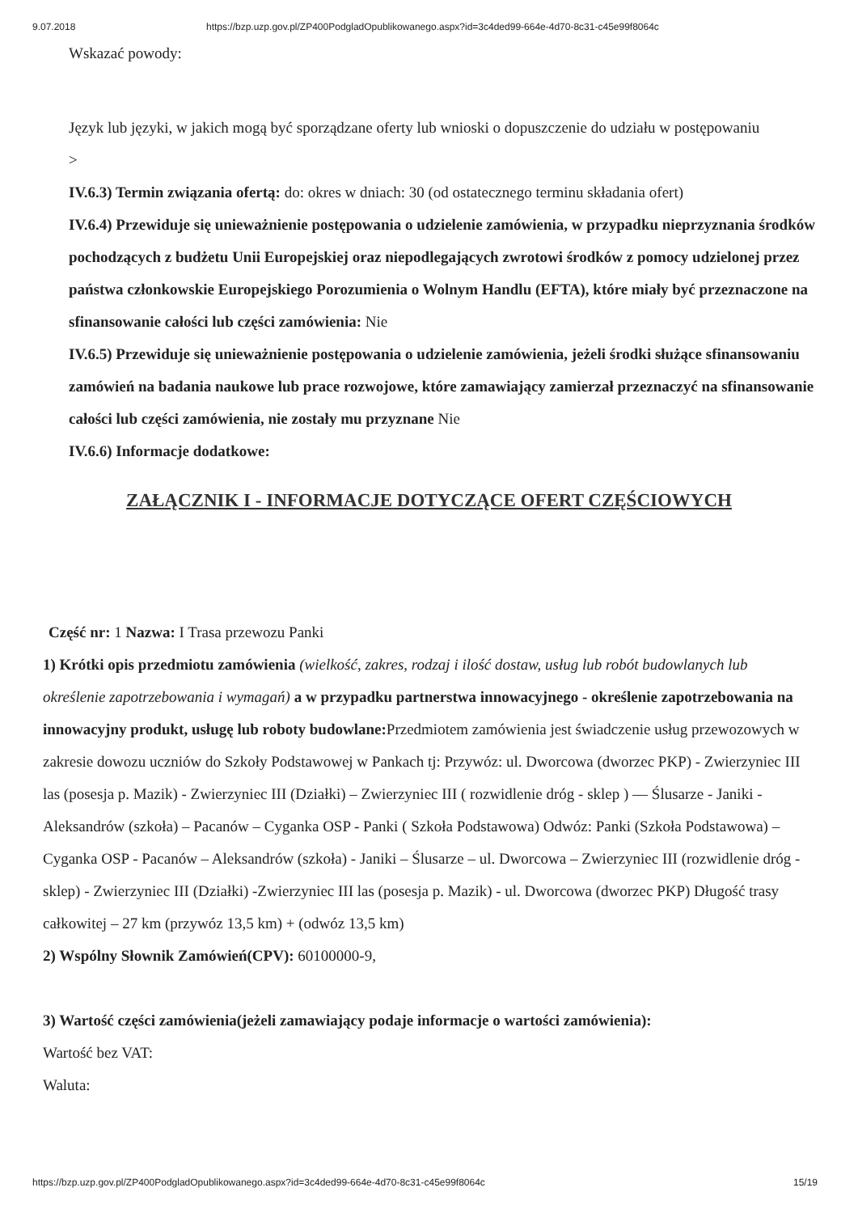9.07.2018 https://bzp.uzp.gov.pl/ZP400PodgladOpublikowanego.aspx?id=3c4ded99-664e-4d70-8c31-c45e99f8064c
Wskazać powody:
Język lub języki, w jakich mogą być sporządzane oferty lub wnioski o dopuszczenie do udziału w postępowaniu
>
IV.6.3) Termin związania ofertą: do: okres w dniach: 30 (od ostatecznego terminu składania ofert)
IV.6.4) Przewiduje się unieważnienie postępowania o udzielenie zamówienia, w przypadku nieprzyznania środków pochodzących z budżetu Unii Europejskiej oraz niepodlegających zwrotowi środków z pomocy udzielonej przez państwa członkowskie Europejskiego Porozumienia o Wolnym Handlu (EFTA), które miały być przeznaczone na sfinansowanie całości lub części zamówienia: Nie
IV.6.5) Przewiduje się unieważnienie postępowania o udzielenie zamówienia, jeżeli środki służące sfinansowaniu zamówień na badania naukowe lub prace rozwojowe, które zamawiający zamierzał przeznaczyć na sfinansowanie całości lub części zamówienia, nie zostały mu przyznane Nie
IV.6.6) Informacje dodatkowe:
ZAŁĄCZNIK I - INFORMACJE DOTYCZĄCE OFERT CZĘŚCIOWYCH
Część nr: 1 Nazwa: I Trasa przewozu Panki
1) Krótki opis przedmiotu zamówienia (wielkość, zakres, rodzaj i ilość dostaw, usług lub robót budowlanych lub określenie zapotrzebowania i wymagań) a w przypadku partnerstwa innowacyjnego - określenie zapotrzebowania na innowacyjny produkt, usługę lub roboty budowlane: Przedmiotem zamówienia jest świadczenie usług przewozowych w zakresie dowozu uczniów do Szkoły Podstawowej w Pankach tj: Przywóz: ul. Dworcowa (dworzec PKP) - Zwierzyniec III las (posesja p. Mazik) - Zwierzyniec III (Działki) – Zwierzyniec III ( rozwidlenie dróg - sklep ) — Ślusarze - Janiki - Aleksandrów (szkoła) – Pacanów – Cyganka OSP - Panki ( Szkoła Podstawowa) Odwóz: Panki (Szkoła Podstawowa) – Cyganka OSP - Pacanów – Aleksandrów (szkoła) - Janiki – Ślusarze – ul. Dworcowa – Zwierzyniec III (rozwidlenie dróg -sklep) - Zwierzyniec III (Działki) -Zwierzyniec III las (posesja p. Mazik) - ul. Dworcowa (dworzec PKP) Długość trasy całkowitej – 27 km (przywóz 13,5 km) + (odwóz 13,5 km)
2) Wspólny Słownik Zamówień(CPV): 60100000-9,
3) Wartość części zamówienia(jeżeli zamawiający podaje informacje o wartości zamówienia):
Wartość bez VAT:
Waluta:
https://bzp.uzp.gov.pl/ZP400PodgladOpublikowanego.aspx?id=3c4ded99-664e-4d70-8c31-c45e99f8064c 15/19